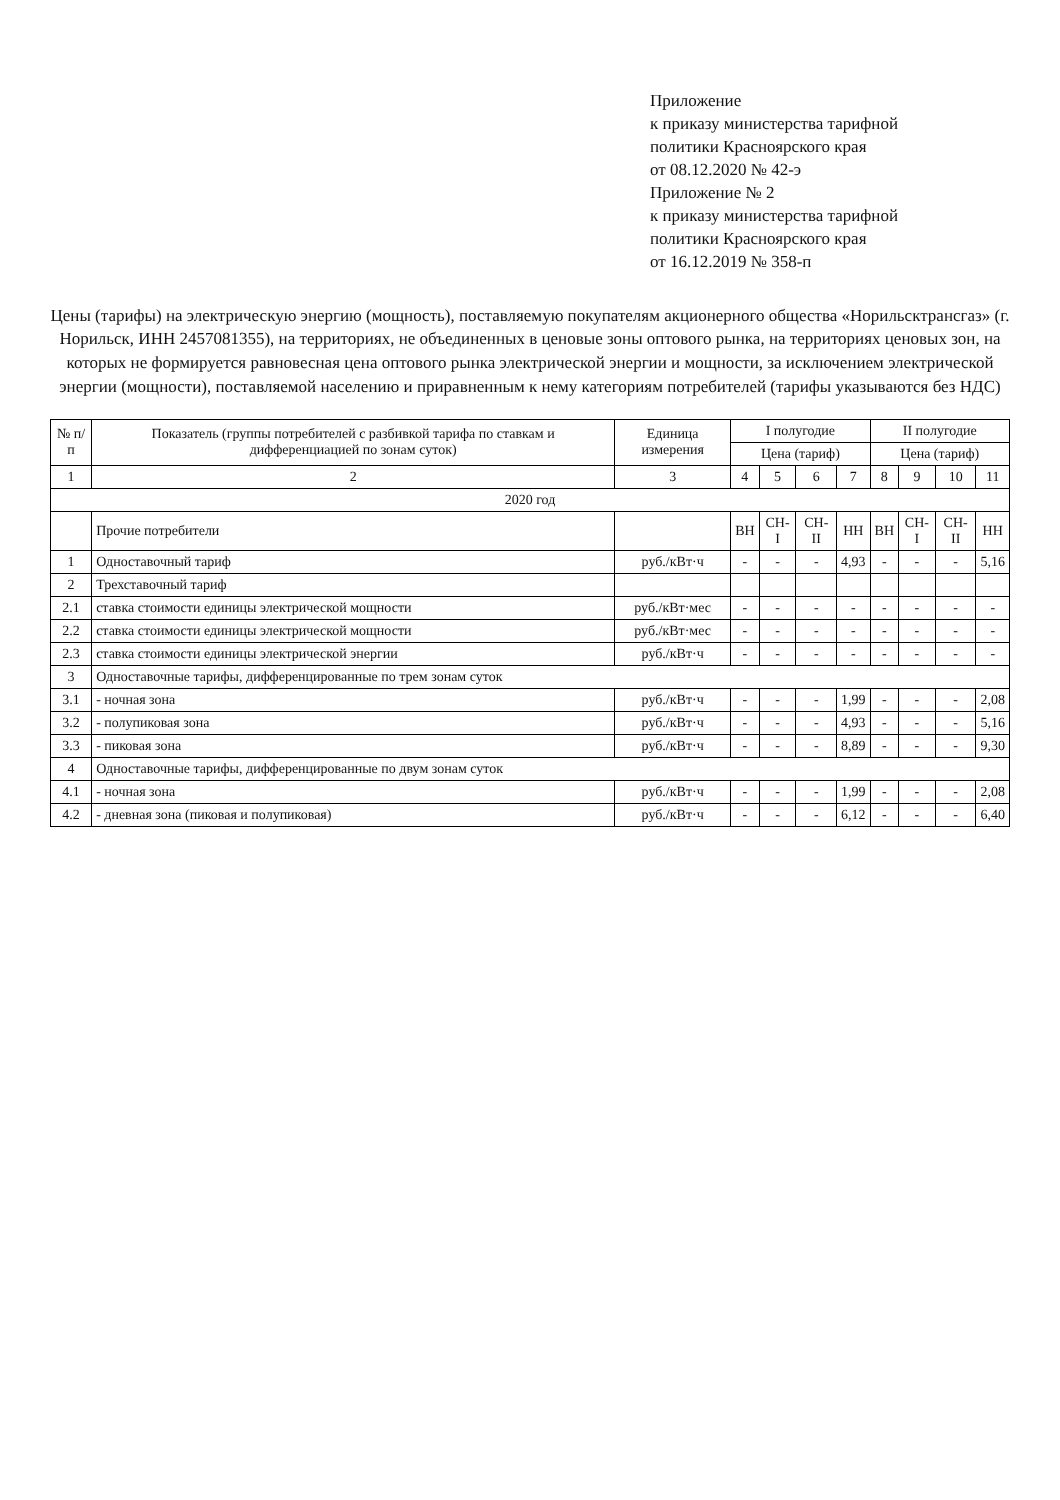Приложение
к приказу министерства тарифной
политики Красноярского края
от 08.12.2020 № 42-э
Приложение № 2
к приказу министерства тарифной
политики Красноярского края
от 16.12.2019 № 358-п
Цены (тарифы) на электрическую энергию (мощность), поставляемую покупателям акционерного общества «Норильсктрансгаз» (г. Норильск, ИНН 2457081355), на территориях, не объединенных в ценовые зоны оптового рынка, на территориях ценовых зон, на которых не формируется равновесная цена оптового рынка электрической энергии и мощности, за исключением электрической энергии (мощности), поставляемой населению и приравненным к нему категориям потребителей (тарифы указываются без НДС)
| № п/п | Показатель (группы потребителей с разбивкой тарифа по ставкам и дифференциацией по зонам суток) | Единица измерения | I полугодие | | | | II полугодие | | | |
| --- | --- | --- | --- | --- | --- | --- | --- | --- | --- | --- |
| | | | Цена (тариф) | | | | Цена (тариф) | | | |
| 1 | 2 | 3 | 4 | 5 | 6 | 7 | 8 | 9 | 10 | 11 |
| 2020 год | | | | | | | | | | |
| | Прочие потребители | | ВН | СН-I | СН-II | НН | ВН | СН-I | СН-II | НН |
| 1 | Одноставочный тариф | руб./кВт·ч | - | - | - | 4,93 | - | - | - | 5,16 |
| 2 | Трехставочный тариф | | | | | | | | | |
| 2.1 | ставка стоимости единицы электрической мощности | руб./кВт·мес | - | - | - | - | - | - | - | - |
| 2.2 | ставка стоимости единицы электрической мощности | руб./кВт·мес | - | - | - | - | - | - | - | - |
| 2.3 | ставка стоимости единицы электрической энергии | руб./кВт·ч | - | - | - | - | - | - | - | - |
| 3 | Одноставочные тарифы, дифференцированные по трем зонам суток | | | | | | | | | |
| 3.1 | - ночная зона | руб./кВт·ч | - | - | - | 1,99 | - | - | - | 2,08 |
| 3.2 | - полупиковая зона | руб./кВт·ч | - | - | - | 4,93 | - | - | - | 5,16 |
| 3.3 | - пиковая зона | руб./кВт·ч | - | - | - | 8,89 | - | - | - | 9,30 |
| 4 | Одноставочные тарифы, дифференцированные по двум зонам суток | | | | | | | | | |
| 4.1 | - ночная зона | руб./кВт·ч | - | - | - | 1,99 | - | - | - | 2,08 |
| 4.2 | - дневная зона (пиковая и полупиковая) | руб./кВт·ч | - | - | - | 6,12 | - | - | - | 6,40 |